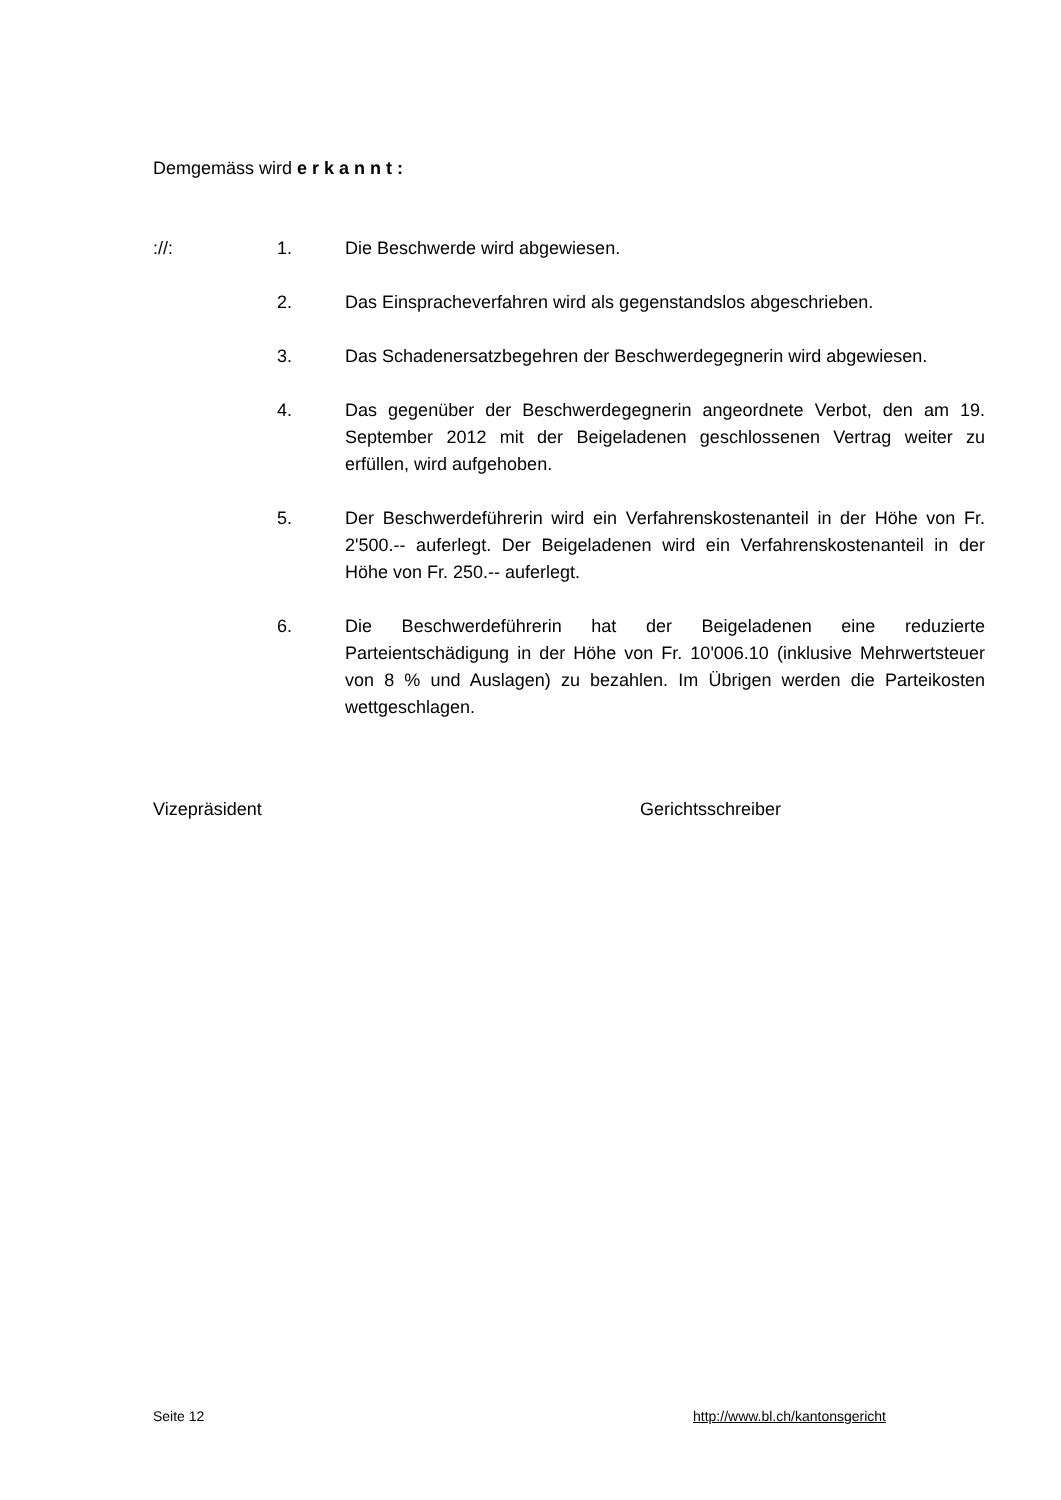Demgemäss wird e r k a n n t :
://: 1. Die Beschwerde wird abgewiesen.
2. Das Einspracheverfahren wird als gegenstandslos abgeschrieben.
3. Das Schadenersatzbegehren der Beschwerdegegnerin wird abgewiesen.
4. Das gegenüber der Beschwerdegegnerin angeordnete Verbot, den am 19. September 2012 mit der Beigeladenen geschlossenen Vertrag weiter zu erfüllen, wird aufgehoben.
5. Der Beschwerdeführerin wird ein Verfahrenskostenanteil in der Höhe von Fr. 2'500.-- auferlegt. Der Beigeladenen wird ein Verfahrenskostenanteil in der Höhe von Fr. 250.-- auferlegt.
6. Die Beschwerdeführerin hat der Beigeladenen eine reduzierte Parteientschädigung in der Höhe von Fr. 10'006.10 (inklusive Mehrwertsteuer von 8 % und Auslagen) zu bezahlen. Im Übrigen werden die Parteikosten wettgeschlagen.
Vizepräsident Gerichtsschreiber
Seite 12 http://www.bl.ch/kantonsgericht